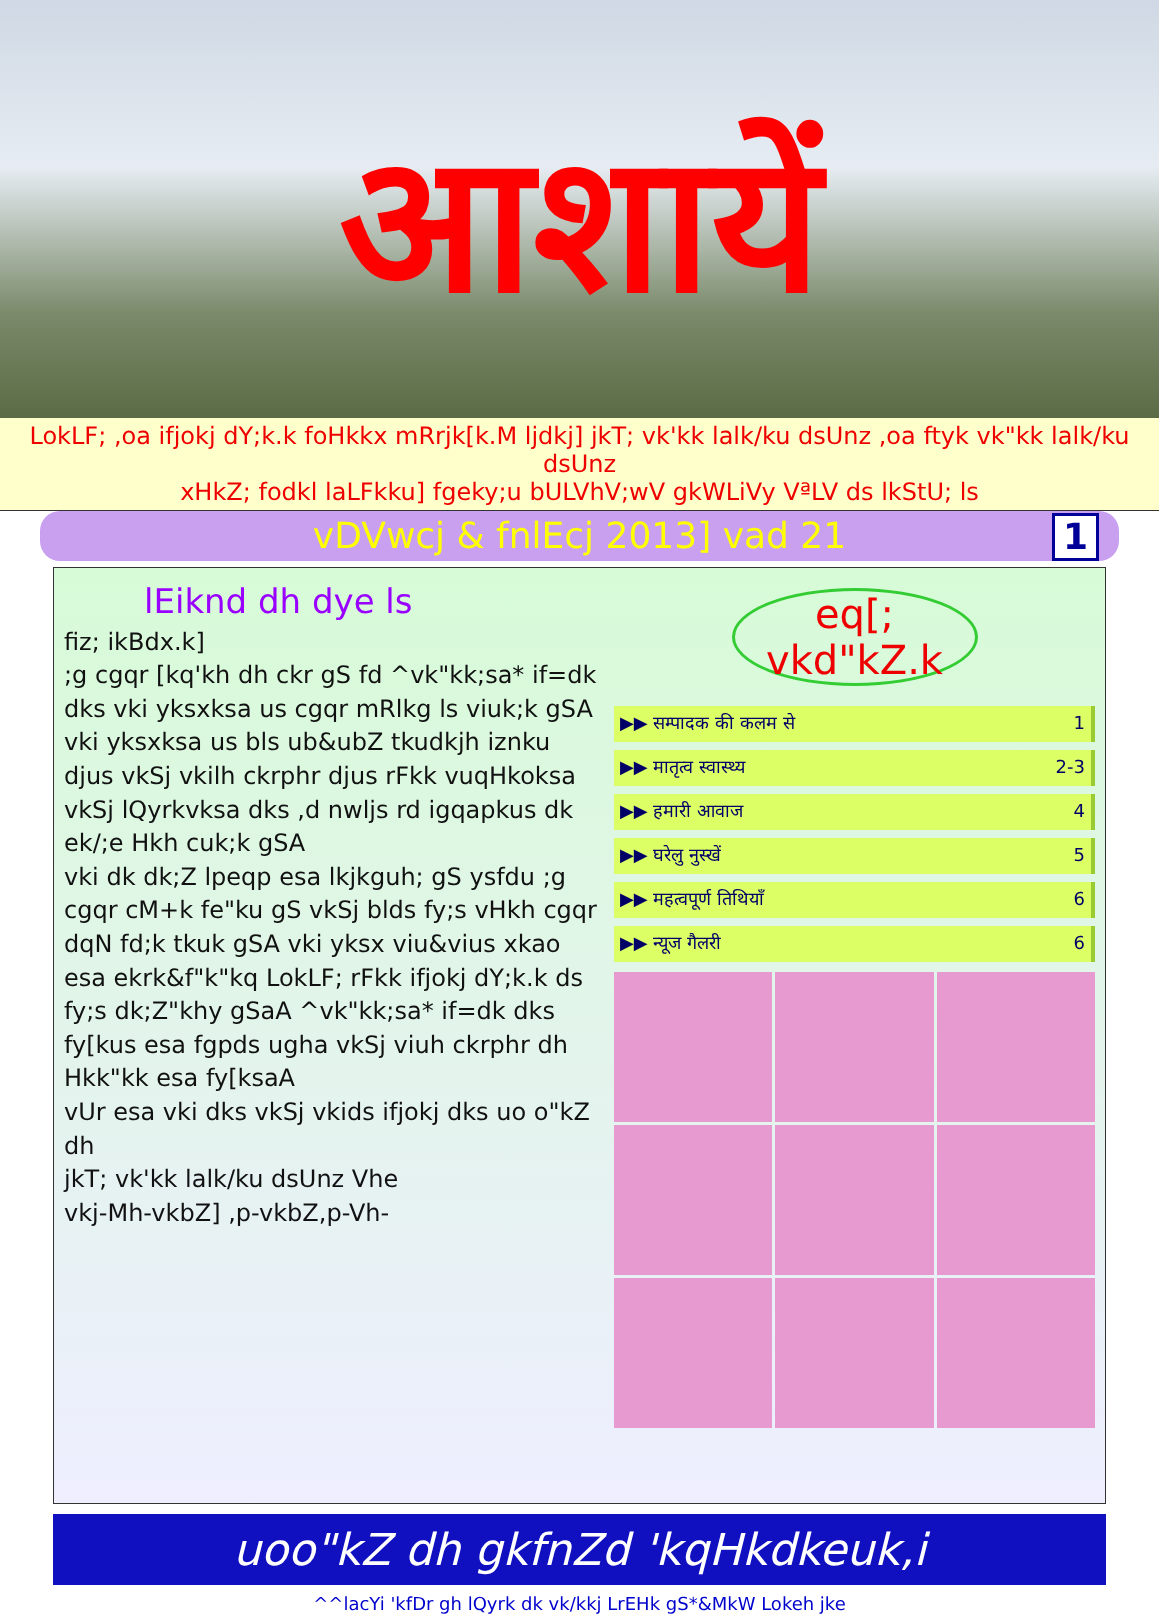आशायें
LokLF; ,oa ifjokj dY;k.k foHkkx mRrjk[k.M ljdkj] jkT; vk'kk lalk/ku dsUnz ,oa ftyk vk"kk lalk/ku dsUnz
xHkZ; fodkl laLFkku] fgeky;u bULVhV;wV gkWLiVy VªLV ds lkStU; ls
vDVwcj & fnlEcj 2013] vad 21 1
lEiknd dh dye ls
fiz; ikBdx.k]
;g cgqr [kq'kh dh ckr gS fd ^vk"kk;sa* if=dk dks vki yksxksa us cgqr mRlkg ls viuk;k gSA vki yksxksa us bls ub&ubZ tkudkjh iznku djus vkSj vkilh ckrphr djus rFkk vuqHkoksa vkSj lQyrkvksa dks ,d nwljs rd igqapkus dk ek/;e Hkh cuk;k gSA
vki dk dk;Z lpeqp esa lkjkguh; gS ysfdu ;g cgqr cM+k fe"ku gS vkSj blds fy;s vHkh cgqr dqN fd;k tkuk gSA vki yksx viu&vius xkao esa ekrk&f"k"kq LokLF; rFkk ifjokj dY;k.k ds fy;s dk;Z"khy gSaA ^vk"kk;sa* if=dk dks fy[kus esa fgpds ugha vkSj viuh ckrphr dh Hkk"kk esa fy[ksaA
vUr esa vki dks vkSj vkids ifjokj dks uo o"kZ dh
jkT; vk'kk lalk/ku dsUnz Vhe
vkj-Mh-vkbZ] ,p-vkbZ,p-Vh-
eq[; vkd"kZ.k
▶▶ सम्पादक की कलम से 1
▶▶ मातृत्व स्वास्थ्य 2-3
▶▶ हमारी आवाज 4
▶▶ घरेलु नुस्खें 5
▶▶ महत्वपूर्ण तिथियाँ 6
▶▶ न्यूज गैलरी 6
uoo"kZ dh gkfnZd 'kqHkdkeuk,i
^^lacYi 'kfDr gh lQyrk dk vk/kkj LrEHk gS*&MkW Lokeh jke